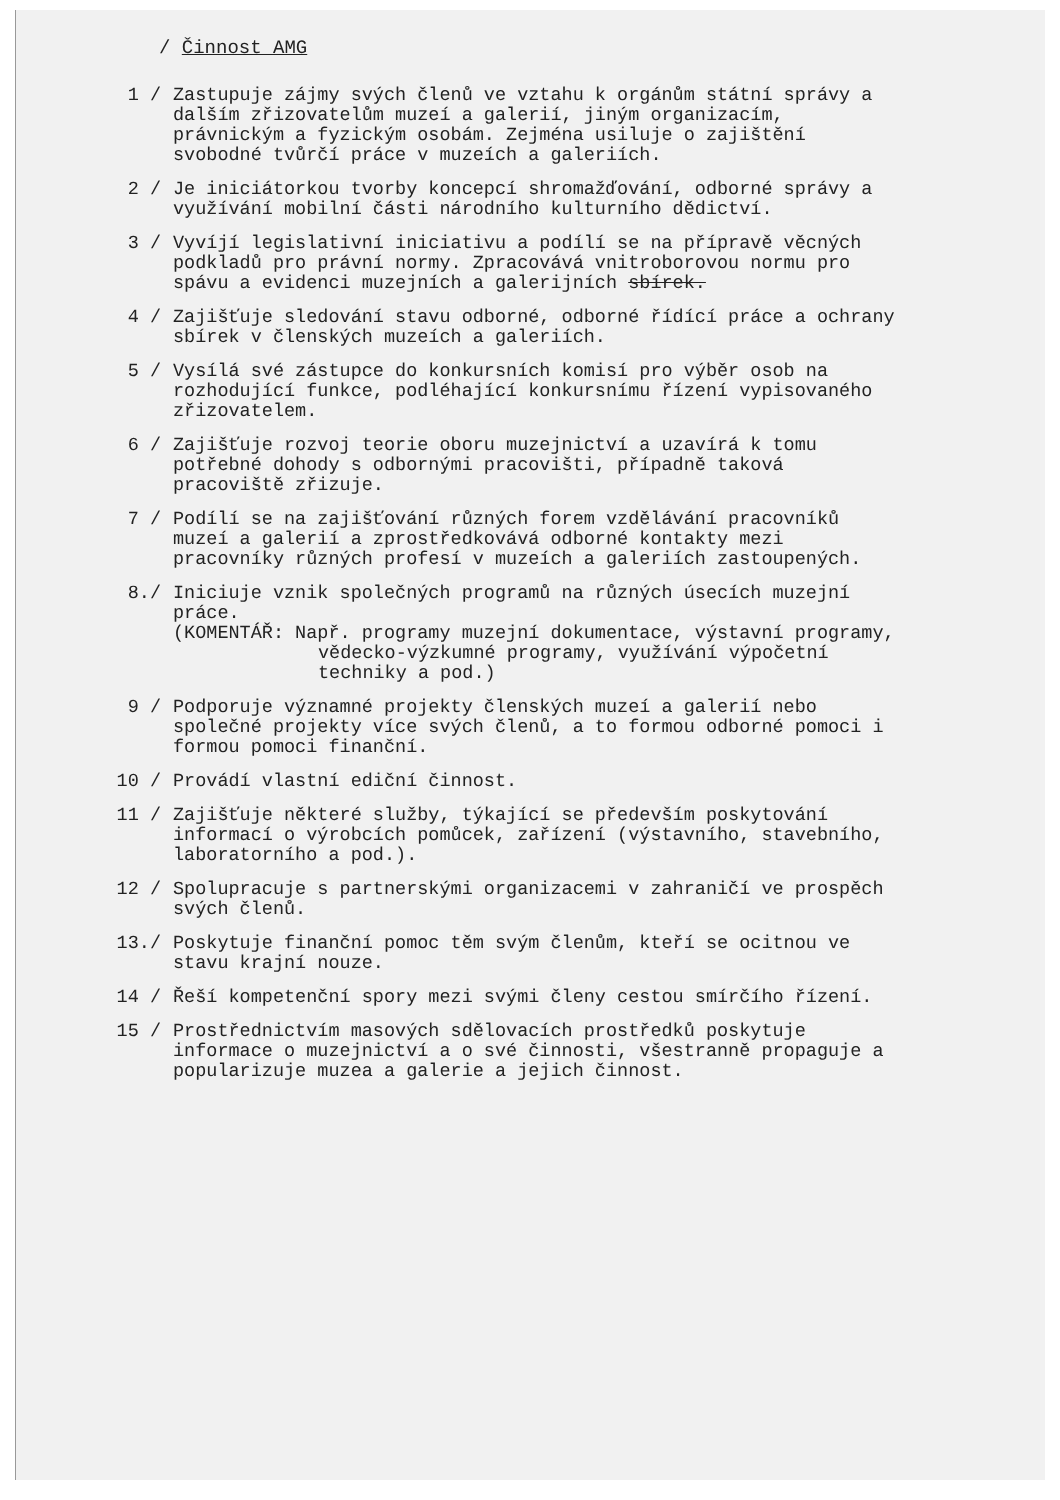/ Činnost AMG
1 / Zastupuje zájmy svých členů ve vztahu k orgánům státní správy a dalším zřizovatelům muzeí a galerií, jiným organizacím, právnickým a fyzickým osobám. Zejména usiluje o zajištění svobodné tvůrčí práce v muzeích a galeriích.
2 / Je iniciátorkou tvorby koncepcí shromažďování, odborné správy a využívání mobilní části národního kulturního dědictví.
3 / Vyvíjí legislativní iniciativu a podílí se na přípravě věcných podkladů pro právní normy. Zpracovává vnitroborovou normu pro spávu a evidenci muzejních a galerijních sbírek.
4 / Zajišťuje sledování stavu odborné, odborné řídící práce a ochrany sbírek v členských muzeích a galeriích.
5 / Vysílá své zástupce do konkursních komisí pro výběr osob na rozhodující funkce, podléhající konkursnímu řízení vypisovaného zřizovatelem.
6 / Zajišťuje rozvoj teorie oboru muzejnictví a uzavírá k tomu potřebné dohody s odbornými pracovišti, případně taková pracoviště zřizuje.
7 / Podílí se na zajišťování různých forem vzdělávání pracovníků muzeí a galerií a zprostředkovává odborné kontakty mezi pracovníky různých profesí v muzeích a galeriích zastoupených.
8./ Iniciuje vznik společných programů na různých úsecích muzejní práce.
(KOMENTÁŘ: Např. programy muzejní dokumentace, výstavní programy, vědecko-výzkumné programy, využívání výpočetní techniky a pod.)
9 / Podporuje významné projekty členských muzeí a galerií nebo společné projekty více svých členů, a to formou odborné pomoci i formou pomoci finanční.
10 / Provádí vlastní ediční činnost.
11 / Zajišťuje některé služby, týkající se především poskytování informací o výrobcích pomůcek, zařízení (výstavního, stavebního, laboratorního a pod.).
12 / Spolupracuje s partnerskými organizacemi v zahraničí ve prospěch svých členů.
13./ Poskytuje finanční pomoc těm svým členům, kteří se ocitnou ve stavu krajní nouze.
14 / Řeší kompetenční spory mezi svými členy cestou smírčího řízení.
15 / Prostřednictvím masových sdělovacích prostředků poskytuje informace o muzejnictví a o své činnosti, všestranně propaguje a popularizuje muzea a galerie a jejich činnost.